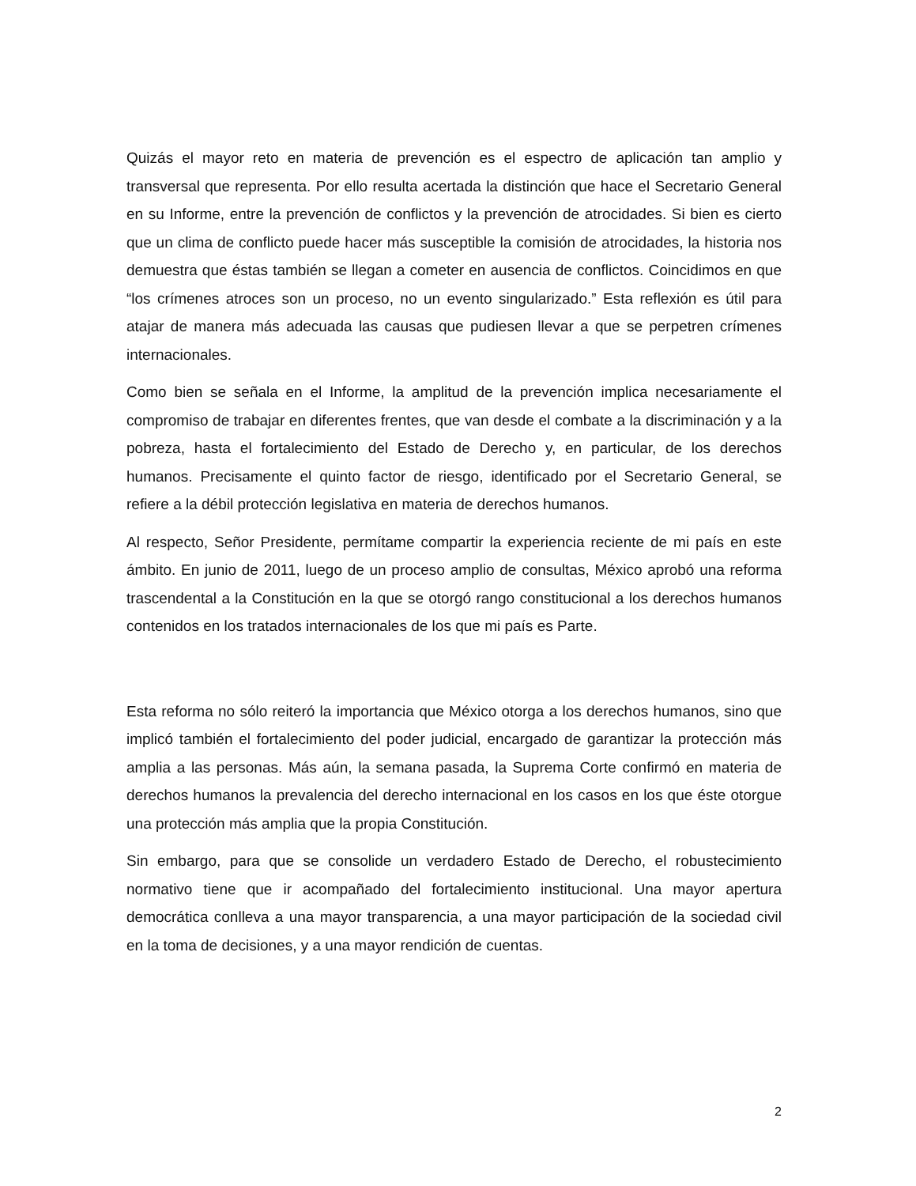Quizás el mayor reto en materia de prevención es el espectro de aplicación tan amplio y transversal que representa. Por ello resulta acertada la distinción que hace el Secretario General en su Informe, entre la prevención de conflictos y la prevención de atrocidades. Si bien es cierto que un clima de conflicto puede hacer más susceptible la comisión de atrocidades, la historia nos demuestra que éstas también se llegan a cometer en ausencia de conflictos. Coincidimos en que “los crímenes atroces son un proceso, no un evento singularizado.” Esta reflexión es útil para atajar de manera más adecuada las causas que pudiesen llevar a que se perpetren crímenes internacionales.
Como bien se señala en el Informe, la amplitud de la prevención implica necesariamente el compromiso de trabajar en diferentes frentes, que van desde el combate a la discriminación y a la pobreza, hasta el fortalecimiento del Estado de Derecho y, en particular, de los derechos humanos. Precisamente el quinto factor de riesgo, identificado por el Secretario General, se refiere a la débil protección legislativa en materia de derechos humanos.
Al respecto, Señor Presidente, permítame compartir la experiencia reciente de mi país en este ámbito. En junio de 2011, luego de un proceso amplio de consultas, México aprobó una reforma trascendental a la Constitución en la que se otorgó rango constitucional a los derechos humanos contenidos en los tratados internacionales de los que mi país es Parte.
Esta reforma no sólo reiteró la importancia que México otorga a los derechos humanos, sino que implicó también el fortalecimiento del poder judicial, encargado de garantizar la protección más amplia a las personas. Más aún, la semana pasada, la Suprema Corte confirmó en materia de derechos humanos la prevalencia del derecho internacional en los casos en los que éste otorgue una protección más amplia que la propia Constitución.
Sin embargo, para que se consolide un verdadero Estado de Derecho, el robustecimiento normativo tiene que ir acompañado del fortalecimiento institucional. Una mayor apertura democrática conlleva a una mayor transparencia, a una mayor participación de la sociedad civil en la toma de decisiones, y a una mayor rendición de cuentas.
2